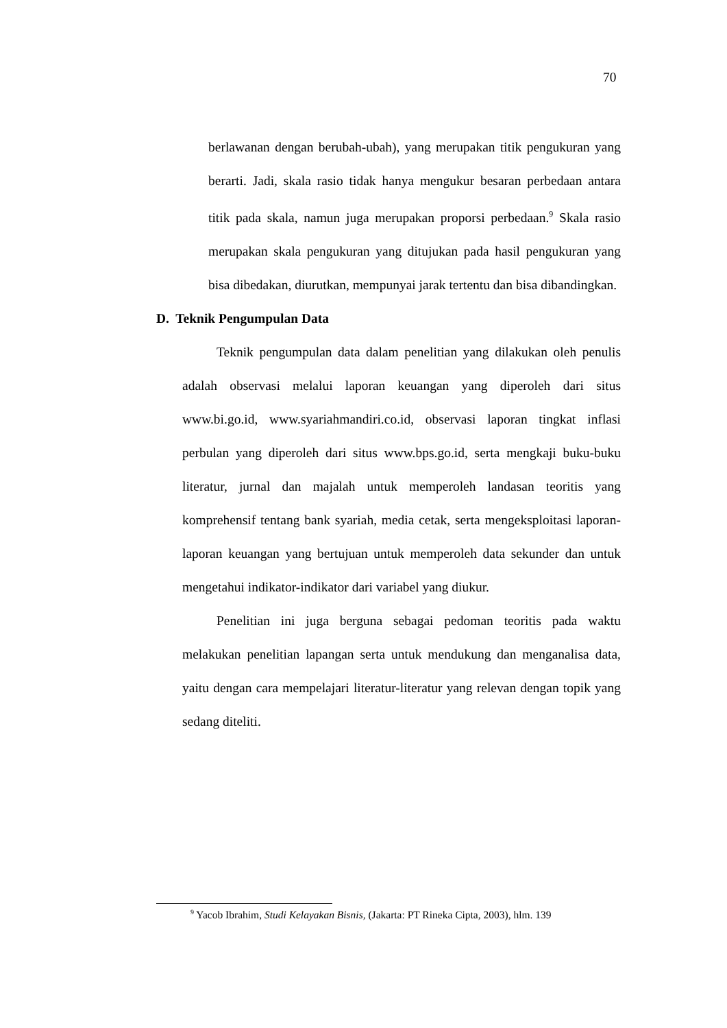70
berlawanan dengan berubah-ubah), yang merupakan titik pengukuran yang berarti. Jadi, skala rasio tidak hanya mengukur besaran perbedaan antara titik pada skala, namun juga merupakan proporsi perbedaan.<sup>9</sup> Skala rasio merupakan skala pengukuran yang ditujukan pada hasil pengukuran yang bisa dibedakan, diurutkan, mempunyai jarak tertentu dan bisa dibandingkan.
D. Teknik Pengumpulan Data
Teknik pengumpulan data dalam penelitian yang dilakukan oleh penulis adalah observasi melalui laporan keuangan yang diperoleh dari situs www.bi.go.id, www.syariahmandiri.co.id, observasi laporan tingkat inflasi perbulan yang diperoleh dari situs www.bps.go.id, serta mengkaji buku-buku literatur, jurnal dan majalah untuk memperoleh landasan teoritis yang komprehensif tentang bank syariah, media cetak, serta mengeksploitasi laporan-laporan keuangan yang bertujuan untuk memperoleh data sekunder dan untuk mengetahui indikator-indikator dari variabel yang diukur.
Penelitian ini juga berguna sebagai pedoman teoritis pada waktu melakukan penelitian lapangan serta untuk mendukung dan menganalisa data, yaitu dengan cara mempelajari literatur-literatur yang relevan dengan topik yang sedang diteliti.
<sup>9</sup> Yacob Ibrahim, Studi Kelayakan Bisnis, (Jakarta: PT Rineka Cipta, 2003), hlm. 139